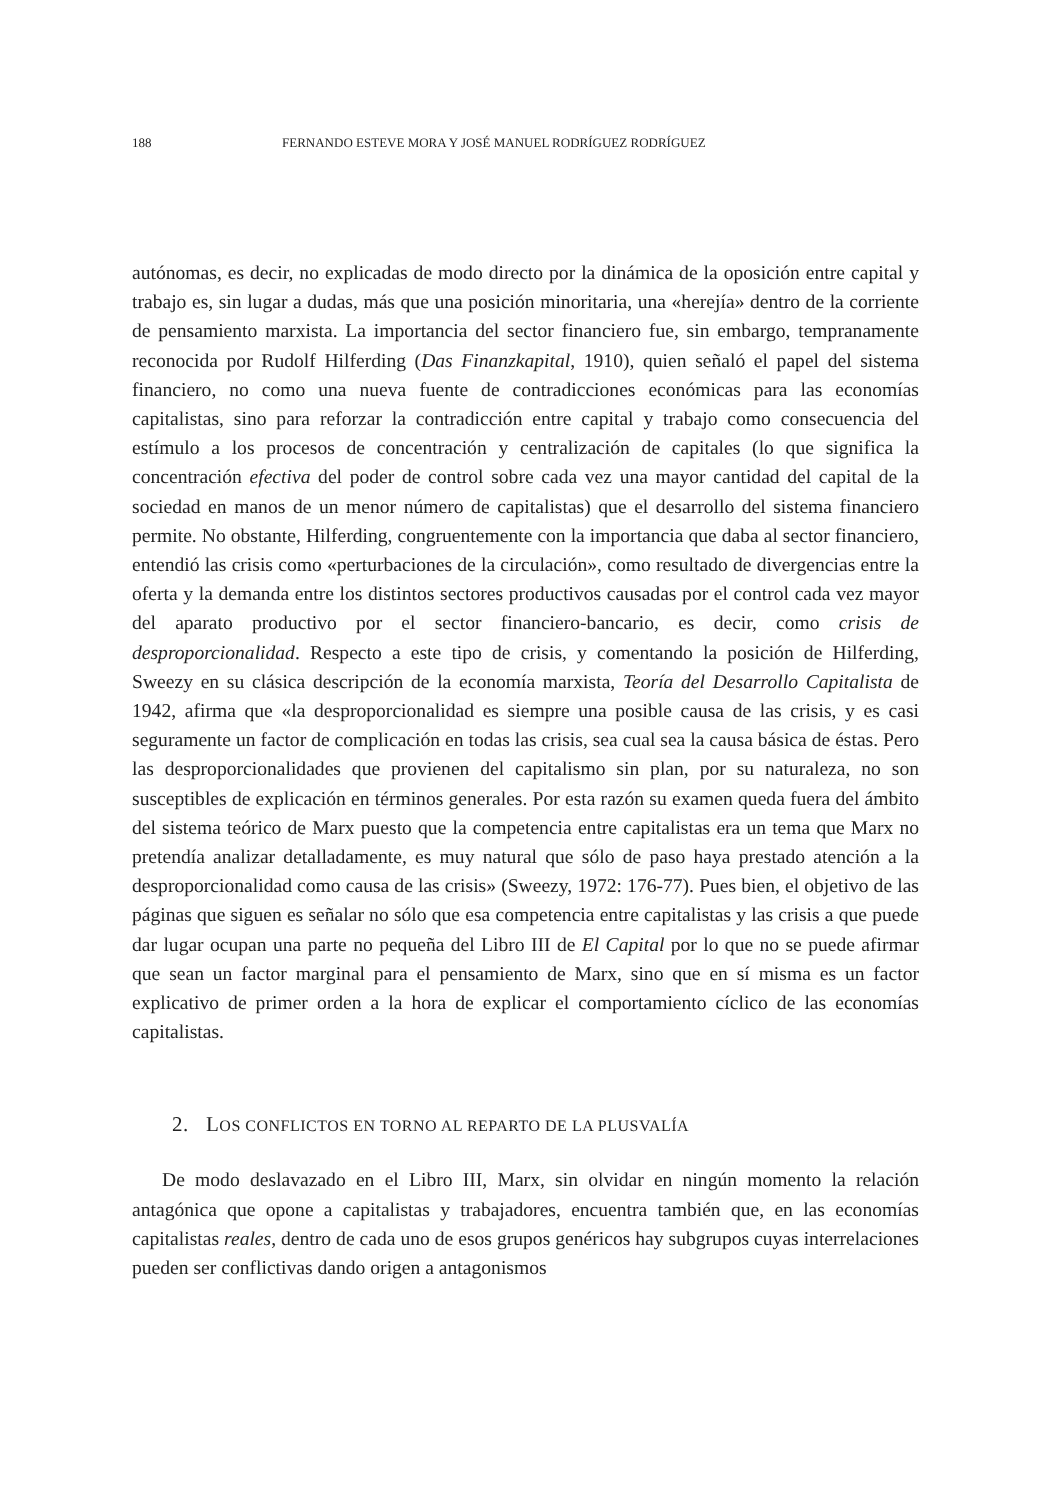188 FERNANDO ESTEVE MORA Y JOSÉ MANUEL RODRÍGUEZ RODRÍGUEZ
autónomas, es decir, no explicadas de modo directo por la dinámica de la oposición entre capital y trabajo es, sin lugar a dudas, más que una posición minoritaria, una «herejía» dentro de la corriente de pensamiento marxista. La importancia del sector financiero fue, sin embargo, tempranamente reconocida por Rudolf Hilferding (Das Finanzkapital, 1910), quien señaló el papel del sistema financiero, no como una nueva fuente de contradicciones económicas para las economías capitalistas, sino para reforzar la contradicción entre capital y trabajo como consecuencia del estímulo a los procesos de concentración y centralización de capitales (lo que significa la concentración efectiva del poder de control sobre cada vez una mayor cantidad del capital de la sociedad en manos de un menor número de capitalistas) que el desarrollo del sistema financiero permite. No obstante, Hilferding, congruentemente con la importancia que daba al sector financiero, entendió las crisis como «perturbaciones de la circulación», como resultado de divergencias entre la oferta y la demanda entre los distintos sectores productivos causadas por el control cada vez mayor del aparato productivo por el sector financiero-bancario, es decir, como crisis de desproporcionalidad. Respecto a este tipo de crisis, y comentando la posición de Hilferding, Sweezy en su clásica descripción de la economía marxista, Teoría del Desarrollo Capitalista de 1942, afirma que «la desproporcionalidad es siempre una posible causa de las crisis, y es casi seguramente un factor de complicación en todas las crisis, sea cual sea la causa básica de éstas. Pero las desproporcionalidades que provienen del capitalismo sin plan, por su naturaleza, no son susceptibles de explicación en términos generales. Por esta razón su examen queda fuera del ámbito del sistema teórico de Marx puesto que la competencia entre capitalistas era un tema que Marx no pretendía analizar detalladamente, es muy natural que sólo de paso haya prestado atención a la desproporcionalidad como causa de las crisis» (Sweezy, 1972: 176-77). Pues bien, el objetivo de las páginas que siguen es señalar no sólo que esa competencia entre capitalistas y las crisis a que puede dar lugar ocupan una parte no pequeña del Libro III de El Capital por lo que no se puede afirmar que sean un factor marginal para el pensamiento de Marx, sino que en sí misma es un factor explicativo de primer orden a la hora de explicar el comportamiento cíclico de las economías capitalistas.
2. LOS CONFLICTOS EN TORNO AL REPARTO DE LA PLUSVALÍA
De modo deslavazado en el Libro III, Marx, sin olvidar en ningún momento la relación antagónica que opone a capitalistas y trabajadores, encuentra también que, en las economías capitalistas reales, dentro de cada uno de esos grupos genéricos hay subgrupos cuyas interrelaciones pueden ser conflictivas dando origen a antagonismos